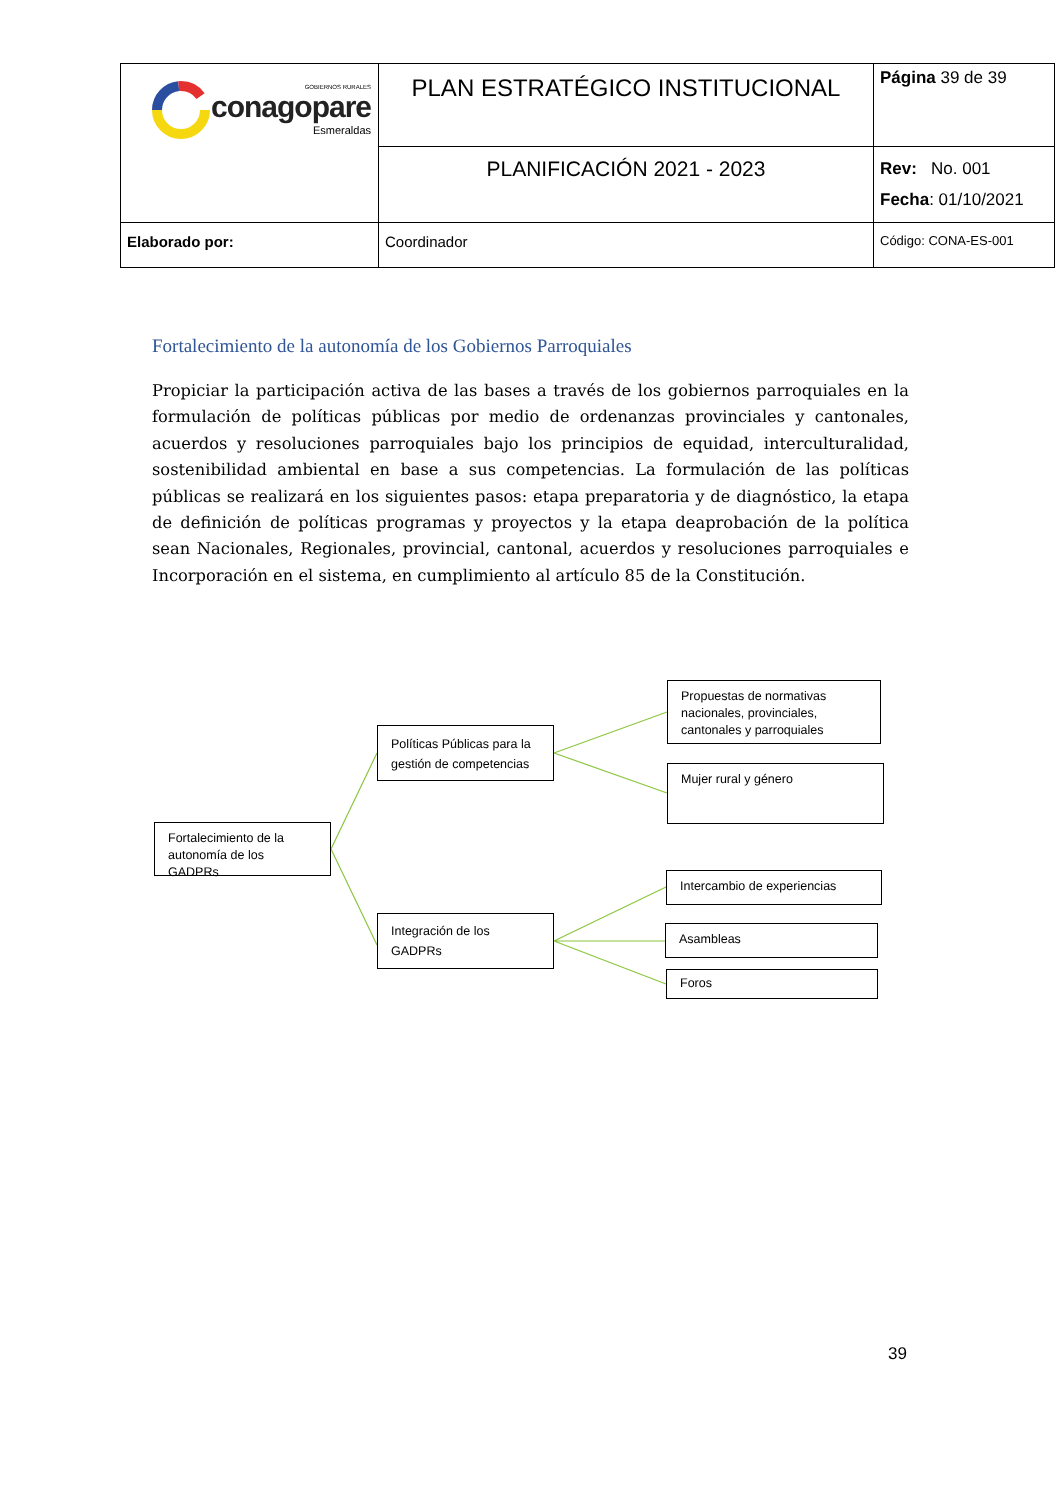| GOBIERNOS RURALES conagopare Esmeraldas | PLAN ESTRATÉGICO INSTITUCIONAL | Página 39 de 39 |
| | PLANIFICACIÓN 2021 - 2023 | Rev: No. 001 Fecha : 01/10/2021 |
| Elaborado por: | Coordinador | Código: CONA-ES-001 |
Fortalecimiento de la autonomía de los Gobiernos Parroquiales
Propiciar la participación activa de las bases a través de los gobiernos parroquiales en la formulación de políticas públicas por medio de ordenanzas provinciales y cantonales, acuerdos y resoluciones parroquiales bajo los principios de equidad, interculturalidad, sostenibilidad ambiental en base a sus competencias. La formulación de las políticas públicas se realizará en los siguientes pasos: etapa preparatoria y de diagnóstico, la etapa de definición de políticas programas y proyectos y la etapa deaprobación de la política sean Nacionales, Regionales, provincial, cantonal, acuerdos y resoluciones parroquiales e Incorporación en el sistema, en cumplimiento al artículo 85 de la Constitución.
Fortalecimiento de la autonomía de los GADPRs
Políticas Públicas para la gestión de competencias
Integración de los GADPRs
Propuestas de normativas nacionales, provinciales, cantonales y parroquiales
Mujer rural y género
Intercambio de experiencias
Asambleas
Foros
39